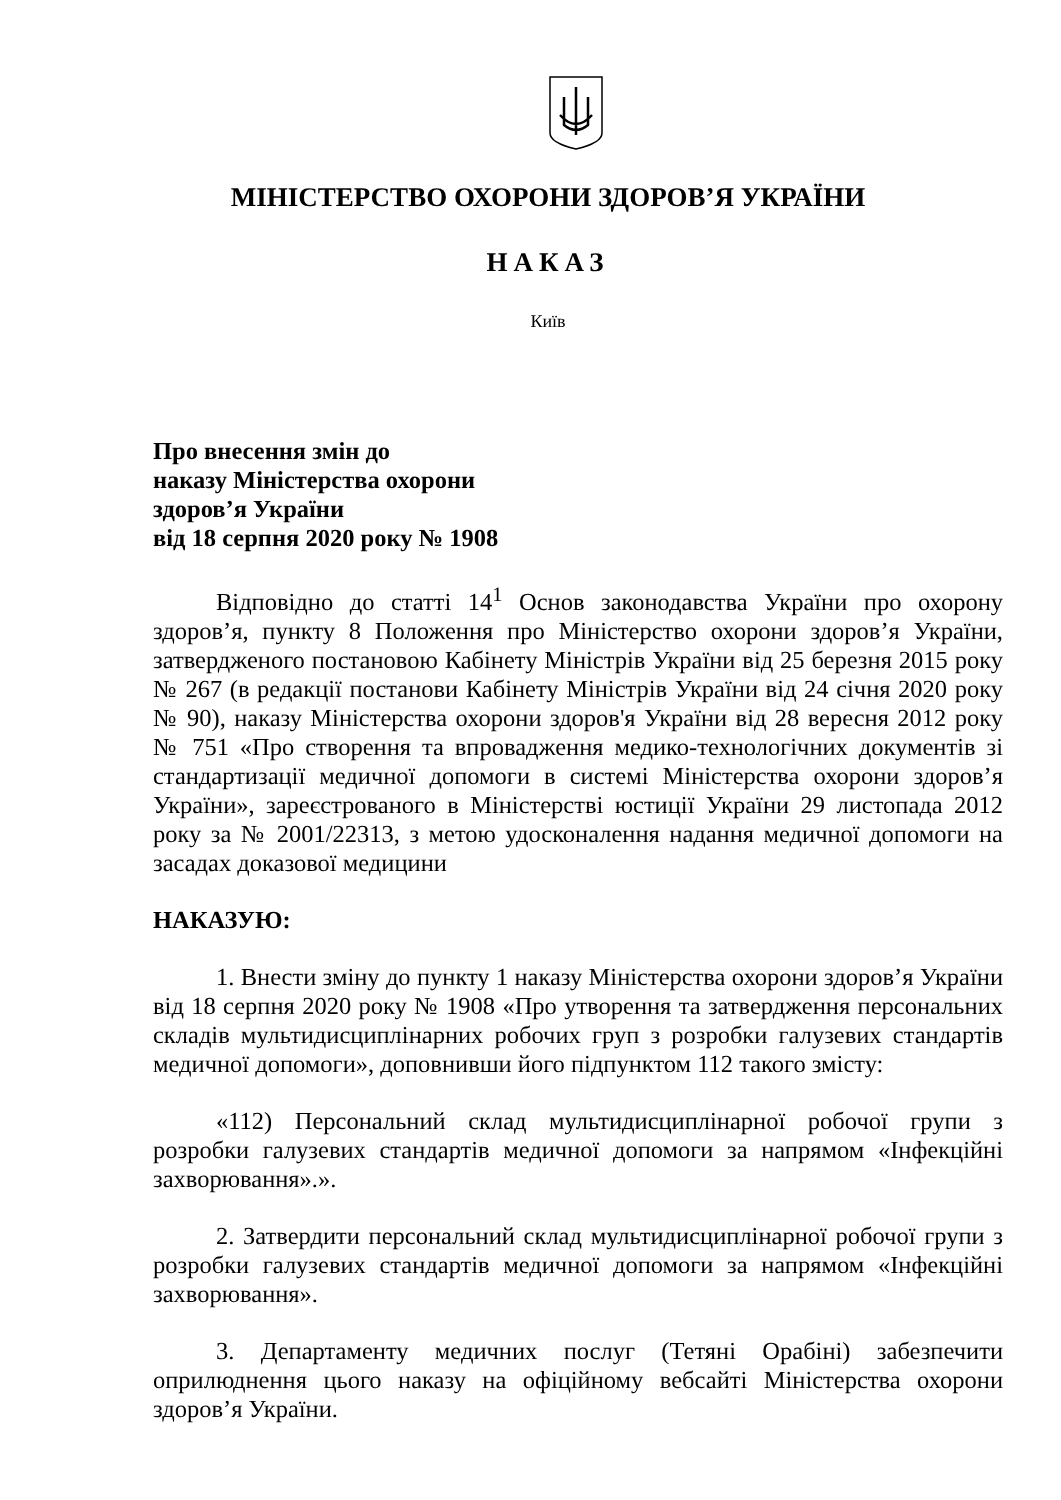МІНІСТЕРСТВО ОХОРОНИ ЗДОРОВ’Я УКРАЇНИ
НАКАЗ
Київ
Про внесення змін до
наказу Міністерства охорони
здоров’я України
від 18 серпня 2020 року № 1908
Відповідно до статті 14<sup>1</sup> Основ законодавства України про охорону здоров’я, пункту 8 Положення про Міністерство охорони здоров’я України, затвердженого постановою Кабінету Міністрів України від 25 березня 2015 року № 267 (в редакції постанови Кабінету Міністрів України від 24 січня 2020 року № 90), наказу Міністерства охорони здоров'я України від 28 вересня 2012 року № 751 «Про створення та впровадження медико-технологічних документів зі стандартизації медичної допомоги в системі Міністерства охорони здоров’я України», зареєстрованого в Міністерстві юстиції України 29 листопада 2012 року за № 2001/22313, з метою удосконалення надання медичної допомоги на засадах доказової медицини
НАКАЗУЮ:
1. Внести зміну до пункту 1 наказу Міністерства охорони здоров’я України від 18 серпня 2020 року № 1908 «Про утворення та затвердження персональних складів мультидисциплінарних робочих груп з розробки галузевих стандартів медичної допомоги», доповнивши його підпунктом 112 такого змісту:
«112) Персональний склад мультидисциплінарної робочої групи з розробки галузевих стандартів медичної допомоги за напрямом «Інфекційні захворювання».».
2. Затвердити персональний склад мультидисциплінарної робочої групи з розробки галузевих стандартів медичної допомоги за напрямом «Інфекційні захворювання».
3. Департаменту медичних послуг (Тетяні Орабіні) забезпечити оприлюднення цього наказу на офіційному вебсайті Міністерства охорони здоров’я України.